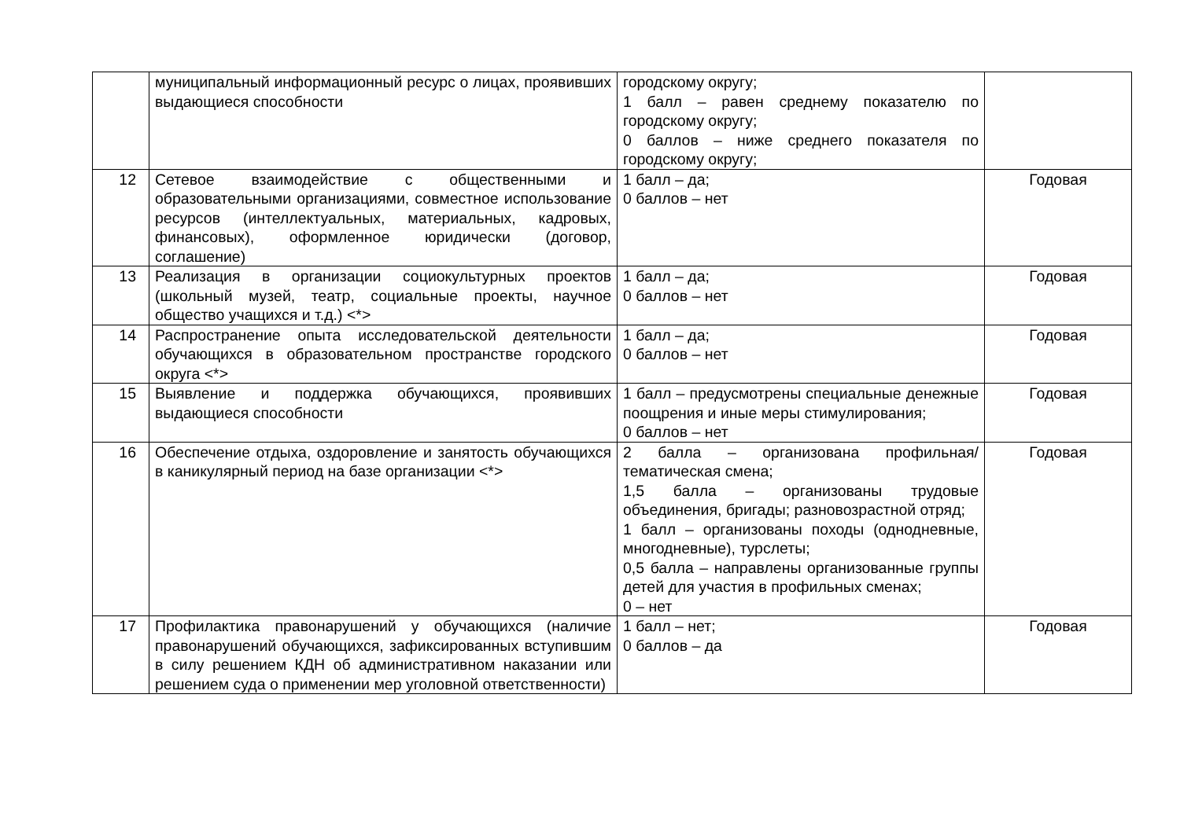| | муниципальный информационный ресурс о лицах, проявивших выдающиеся способности | городскому округу; 1 балл – равен среднему показателю по городскому округу; 0 баллов – ниже среднего показателя по городскому округу; | |
| 12 | Сетевое взаимодействие с общественными и образовательными организациями, совместное использование ресурсов (интеллектуальных, материальных, кадровых, финансовых), оформленное юридически (договор, соглашение) | 1 балл – да; 0 баллов – нет | Годовая |
| 13 | Реализация в организации социокультурных проектов (школьный музей, театр, социальные проекты, научное общество учащихся и т.д.) <*> | 1 балл – да; 0 баллов – нет | Годовая |
| 14 | Распространение опыта исследовательской деятельности обучающихся в образовательном пространстве городского округа <*> | 1 балл – да; 0 баллов – нет | Годовая |
| 15 | Выявление и поддержка обучающихся, проявивших выдающиеся способности | 1 балл – предусмотрены специальные денежные поощрения и иные меры стимулирования; 0 баллов – нет | Годовая |
| 16 | Обеспечение отдыха, оздоровление и занятость обучающихся в каникулярный период на базе организации <*> | 2 балла – организована профильная/тематическая смена; 1,5 балла – организованы трудовые объединения, бригады; разновозрастной отряд; 1 балл – организованы походы (однодневные, многодневные), турслеты; 0,5 балла – направлены организованные группы детей для участия в профильных сменах; 0 – нет | Годовая |
| 17 | Профилактика правонарушений у обучающихся (наличие правонарушений обучающихся, зафиксированных вступившим в силу решением КДН об административном наказании или решением суда о применении мер уголовной ответственности) | 1 балл – нет; 0 баллов – да | Годовая |